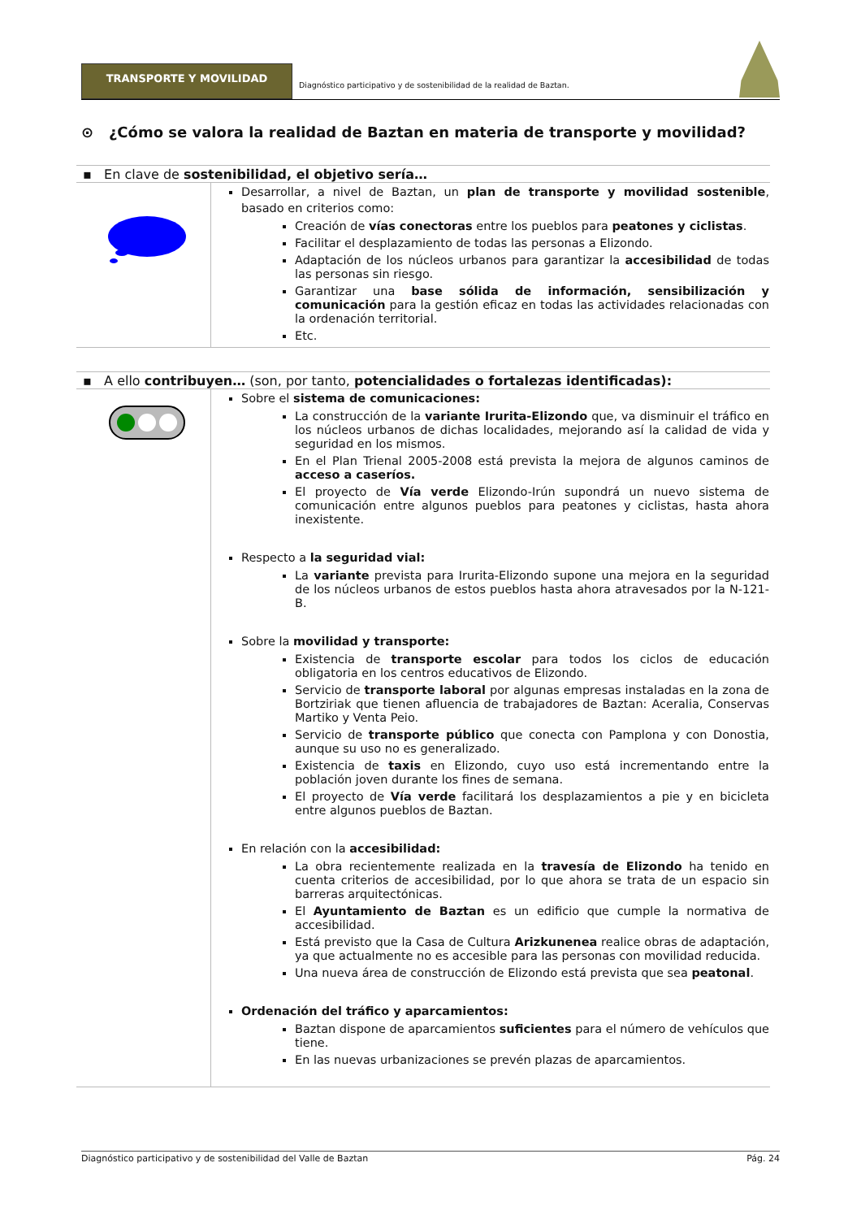TRANSPORTE Y MOVILIDAD
Diagnóstico participativo y de sostenibilidad de la realidad de Baztan.
⊙ ¿Cómo se valora la realidad de Baztan en materia de transporte y movilidad?
▪ En clave de sostenibilidad, el objetivo sería…
| | Desarrollar, a nivel de Baztan, un plan de transporte y movilidad sostenible , basado en criterios como: Creación de vías conectoras entre los pueblos para peatones y ciclistas . Facilitar el desplazamiento de todas las personas a Elizondo. Adaptación de los núcleos urbanos para garantizar la accesibilidad de todas las personas sin riesgo. Garantizar una base sólida de información, sensibilización y comunicación para la gestión eficaz en todas las actividades relacionadas con la ordenación territorial. Etc. |
▪ A ello contribuyen… (son, por tanto, potencialidades o fortalezas identificadas):
| | Sobre el sistema de comunicaciones: La construcción de la variante Irurita-Elizondo que, va disminuir el tráfico en los núcleos urbanos de dichas localidades, mejorando así la calidad de vida y seguridad en los mismos. En el Plan Trienal 2005-2008 está prevista la mejora de algunos caminos de acceso a caseríos. El proyecto de Vía verde Elizondo-Irún supondrá un nuevo sistema de comunicación entre algunos pueblos para peatones y ciclistas, hasta ahora inexistente. Respecto a la seguridad vial: La variante prevista para Irurita-Elizondo supone una mejora en la seguridad de los núcleos urbanos de estos pueblos hasta ahora atravesados por la N-121-B. Sobre la movilidad y transporte: Existencia de transporte escolar para todos los ciclos de educación obligatoria en los centros educativos de Elizondo. Servicio de transporte laboral por algunas empresas instaladas en la zona de Bortziriak que tienen afluencia de trabajadores de Baztan: Aceralia, Conservas Martiko y Venta Peio. Servicio de transporte público que conecta con Pamplona y con Donostia, aunque su uso no es generalizado. Existencia de taxis en Elizondo, cuyo uso está incrementando entre la población joven durante los fines de semana. El proyecto de Vía verde facilitará los desplazamientos a pie y en bicicleta entre algunos pueblos de Baztan. En relación con la accesibilidad: La obra recientemente realizada en la travesía de Elizondo ha tenido en cuenta criterios de accesibilidad, por lo que ahora se trata de un espacio sin barreras arquitectónicas. El Ayuntamiento de Baztan es un edificio que cumple la normativa de accesibilidad. Está previsto que la Casa de Cultura Arizkunenea realice obras de adaptación, ya que actualmente no es accesible para las personas con movilidad reducida. Una nueva área de construcción de Elizondo está prevista que sea peatonal . Ordenación del tráfico y aparcamientos: Baztan dispone de aparcamientos suficientes para el número de vehículos que tiene. En las nuevas urbanizaciones se prevén plazas de aparcamientos. |
Diagnóstico participativo y de sostenibilidad del Valle de Baztan Pág. 24